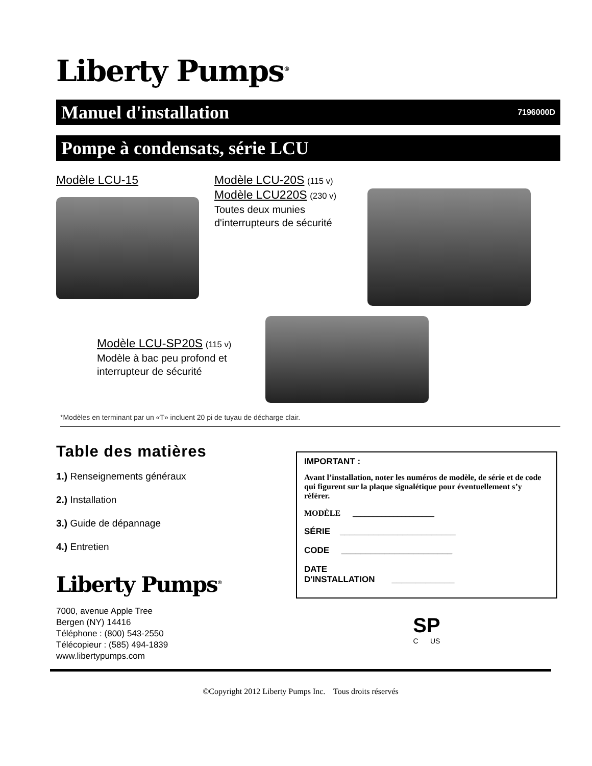Liberty Pumps<sup>®</sup>
Manuel d'installation 7196000D
Pompe à condensats, série LCU
Modèle LCU-15 Modèle LCU-20S (115 v)
Modèle LCU220S (230 v)
Toutes deux munies
d'interrupteurs de sécurité
Modèle LCU-SP20S (115 v)
Modèle à bac peu profond et
interrupteur de sécurité
*Modèles en terminant par un «T» incluent 20 pi de tuyau de décharge clair.
Table des matières
1.) Renseignements généraux
2.) Installation
3.) Guide de dépannage
4.) Entretien
Liberty Pumps<sup>®</sup>
7000, avenue Apple Tree
Bergen (NY) 14416
Téléphone : (800) 543-2550
Télécopieur : (585) 494-1839
www.libertypumps.com
IMPORTANT :
Avant l’installation, noter les numéros de modèle, de série et de code qui figurent sur la plaque signalétique pour éventuellement s’y référer.
MODÈLE ____________________
SÉRIE ________________________
CODE _______________________
DATE
D'INSTALLATION _____________
SP
C US
©Copyright 2012 Liberty Pumps Inc. Tous droits réservés